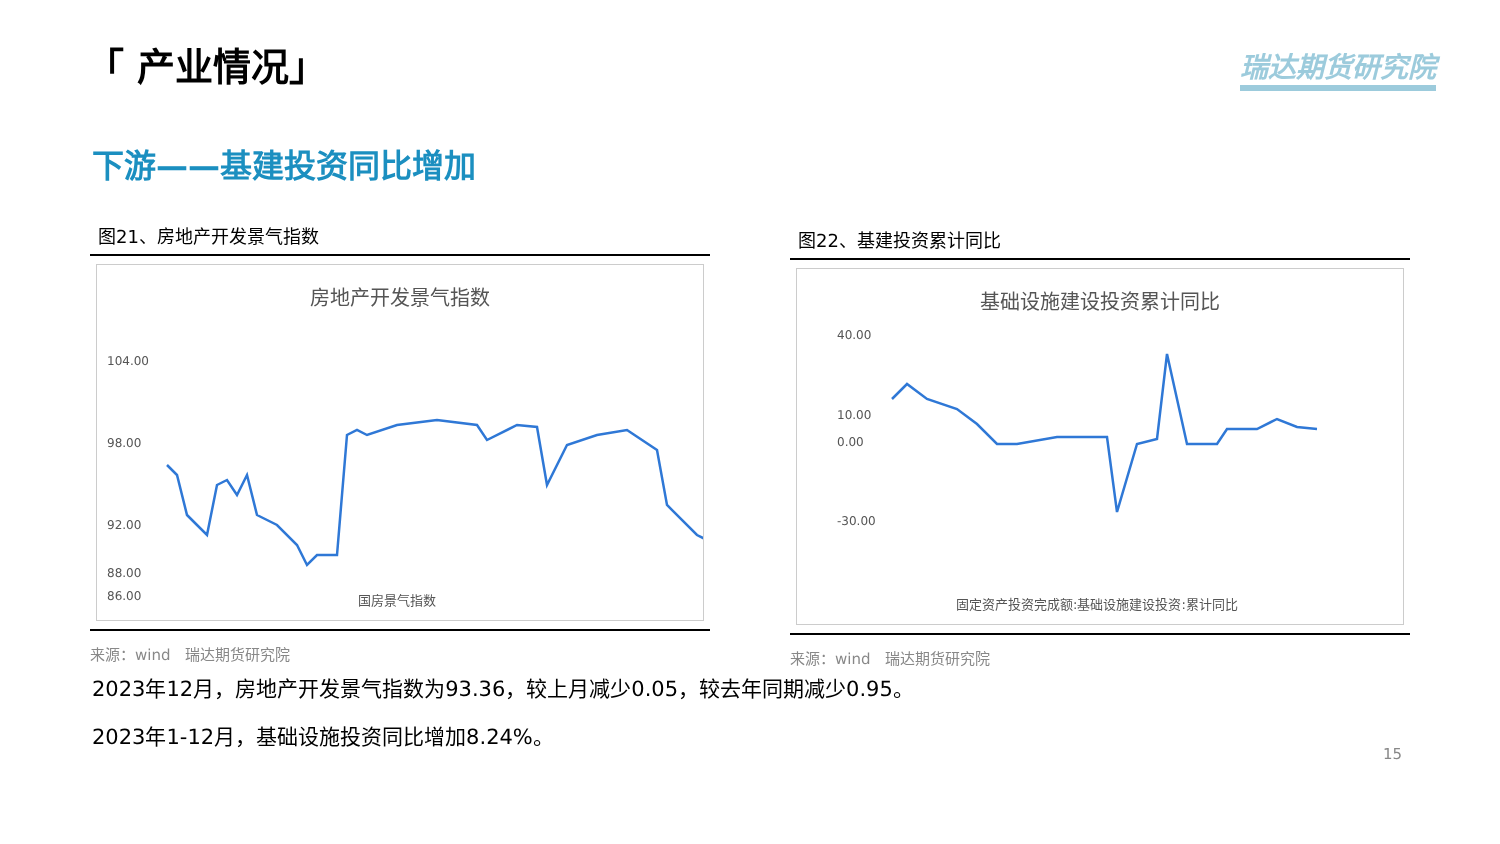「 产业情况」 瑞达期货研究院
下游——基建投资同比增加
图21、房地产开发景气指数
房地产开发景气指数
104.00
98.00
92.00
88.00
86.00
国房景气指数
来源：wind　瑞达期货研究院
图22、基建投资累计同比
基础设施建设投资累计同比
40.00
10.00
0.00
-30.00
固定资产投资完成额:基础设施建设投资:累计同比
来源：wind　瑞达期货研究院
2023年12月，房地产开发景气指数为93.36，较上月减少0.05，较去年同期减少0.95。
2023年1-12月，基础设施投资同比增加8.24%。
15